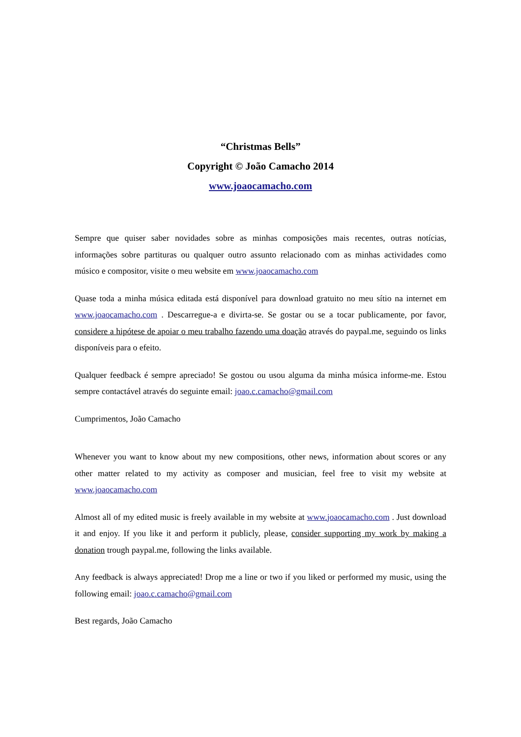“Christmas Bells”
Copyright © João Camacho 2014
www.joaocamacho.com
Sempre que quiser saber novidades sobre as minhas composições mais recentes, outras notícias, informações sobre partituras ou qualquer outro assunto relacionado com as minhas actividades como músico e compositor, visite o meu website em www.joaocamacho.com
Quase toda a minha música editada está disponível para download gratuito no meu sítio na internet em www.joaocamacho.com . Descarregue-a e divirta-se. Se gostar ou se a tocar publicamente, por favor, considere a hipótese de apoiar o meu trabalho fazendo uma doação através do paypal.me, seguindo os links disponíveis para o efeito.
Qualquer feedback é sempre apreciado! Se gostou ou usou alguma da minha música informe-me. Estou sempre contactável através do seguinte email: joao.c.camacho@gmail.com
Cumprimentos, João Camacho
Whenever you want to know about my new compositions, other news, information about scores or any other matter related to my activity as composer and musician, feel free to visit my website at www.joaocamacho.com
Almost all of my edited music is freely available in my website at www.joaocamacho.com . Just download it and enjoy. If you like it and perform it publicly, please, consider supporting my work by making a donation trough paypal.me, following the links available.
Any feedback is always appreciated! Drop me a line or two if you liked or performed my music, using the following email: joao.c.camacho@gmail.com
Best regards, João Camacho